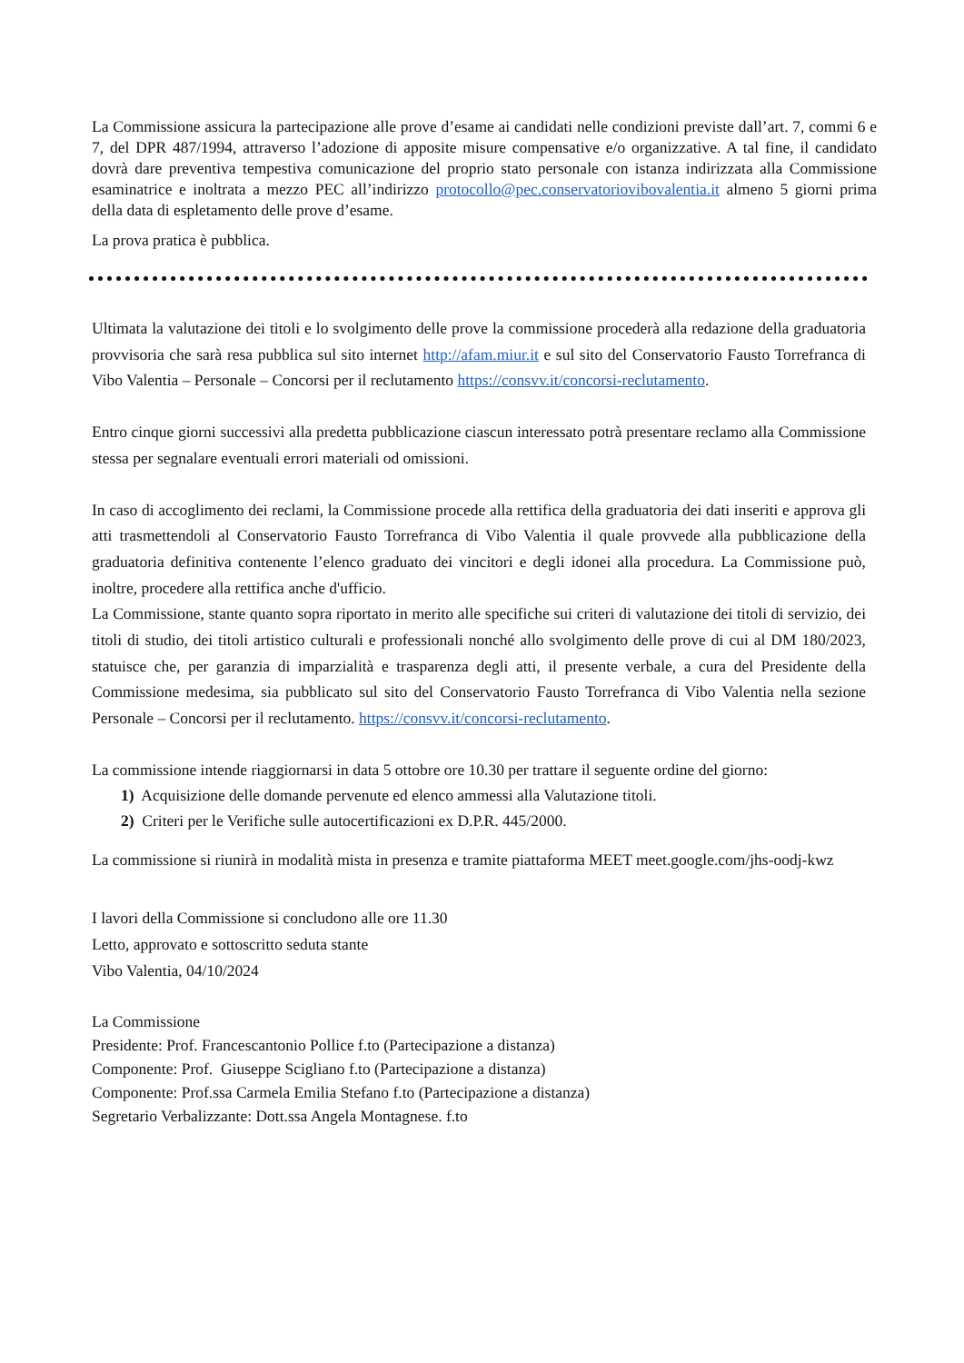La Commissione assicura la partecipazione alle prove d’esame ai candidati nelle condizioni previste dall’art. 7, commi 6 e 7, del DPR 487/1994, attraverso l’adozione di apposite misure compensative e/o organizzative. A tal fine, il candidato dovrà dare preventiva tempestiva comunicazione del proprio stato personale con istanza indirizzata alla Commissione esaminatrice e inoltrata a mezzo PEC all’indirizzo protocollo@pec.conservatoriovibovalentia.it almeno 5 giorni prima della data di espletamento delle prove d’esame.
La prova pratica è pubblica.
Ultimata la valutazione dei titoli e lo svolgimento delle prove la commissione procederà alla redazione della graduatoria provvisoria che sarà resa pubblica sul sito internet http://afam.miur.it e sul sito del Conservatorio Fausto Torrefranca di Vibo Valentia – Personale – Concorsi per il reclutamento https://consvv.it/concorsi-reclutamento.
Entro cinque giorni successivi alla predetta pubblicazione ciascun interessato potrà presentare reclamo alla Commissione stessa per segnalare eventuali errori materiali od omissioni.
In caso di accoglimento dei reclami, la Commissione procede alla rettifica della graduatoria dei dati inseriti e approva gli atti trasmettendoli al Conservatorio Fausto Torrefranca di Vibo Valentia il quale provvede alla pubblicazione della graduatoria definitiva contenente l’elenco graduato dei vincitori e degli idonei alla procedura. La Commissione può, inoltre, procedere alla rettifica anche d'ufficio.
La Commissione, stante quanto sopra riportato in merito alle specifiche sui criteri di valutazione dei titoli di servizio, dei titoli di studio, dei titoli artistico culturali e professionali nonché allo svolgimento delle prove di cui al DM 180/2023, statuisce che, per garanzia di imparzialità e trasparenza degli atti, il presente verbale, a cura del Presidente della Commissione medesima, sia pubblicato sul sito del Conservatorio Fausto Torrefranca di Vibo Valentia nella sezione Personale – Concorsi per il reclutamento. https://consvv.it/concorsi-reclutamento.
La commissione intende riaggiornarsi in data 5 ottobre ore 10.30 per trattare il seguente ordine del giorno:
1) Acquisizione delle domande pervenute ed elenco ammessi alla Valutazione titoli.
2) Criteri per le Verifiche sulle autocertificazioni ex D.P.R. 445/2000.
La commissione si riunirà in modalità mista in presenza e tramite piattaforma MEET meet.google.com/jhs-oodj-kwz
I lavori della Commissione si concludono alle ore 11.30
Letto, approvato e sottoscritto seduta stante
Vibo Valentia, 04/10/2024
La Commissione
Presidente: Prof. Francescantonio Pollice f.to (Partecipazione a distanza)
Componente: Prof. Giuseppe Scigliano f.to (Partecipazione a distanza)
Componente: Prof.ssa Carmela Emilia Stefano f.to (Partecipazione a distanza)
Segretario Verbalizzante: Dott.ssa Angela Montagnese. f.to